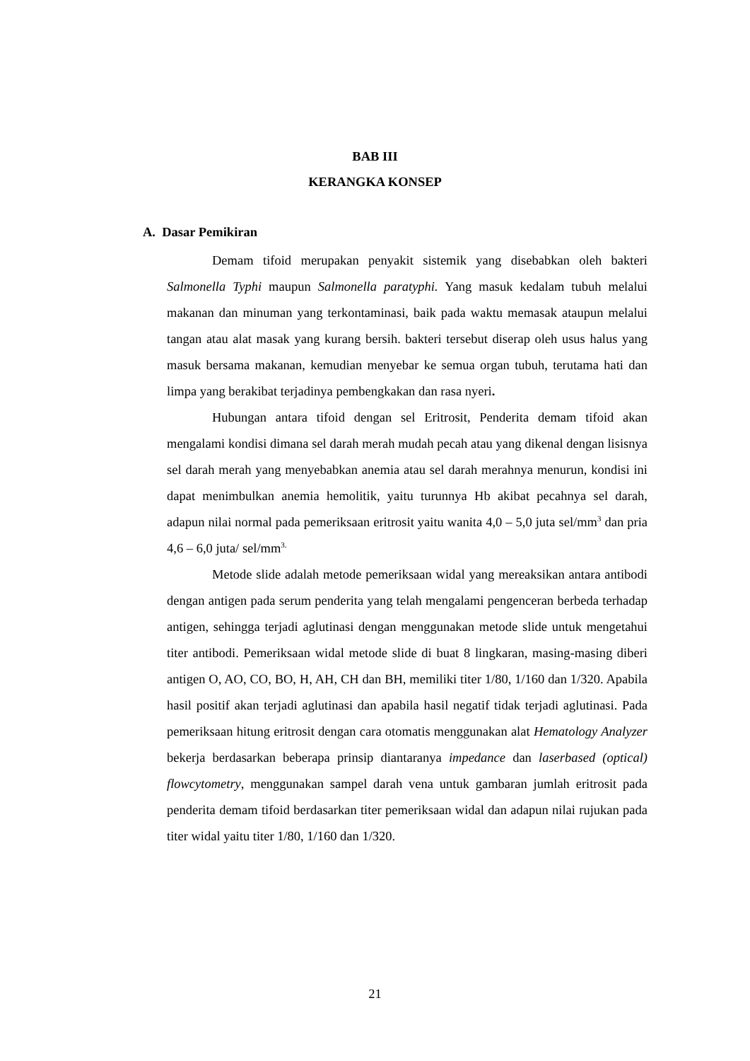BAB III
KERANGKA KONSEP
A. Dasar Pemikiran
Demam tifoid merupakan penyakit sistemik yang disebabkan oleh bakteri Salmonella Typhi maupun Salmonella paratyphi. Yang masuk kedalam tubuh melalui makanan dan minuman yang terkontaminasi, baik pada waktu memasak ataupun melalui tangan atau alat masak yang kurang bersih. bakteri tersebut diserap oleh usus halus yang masuk bersama makanan, kemudian menyebar ke semua organ tubuh, terutama hati dan limpa yang berakibat terjadinya pembengkakan dan rasa nyeri.
Hubungan antara tifoid dengan sel Eritrosit, Penderita demam tifoid akan mengalami kondisi dimana sel darah merah mudah pecah atau yang dikenal dengan lisisnya sel darah merah yang menyebabkan anemia atau sel darah merahnya menurun, kondisi ini dapat menimbulkan anemia hemolitik, yaitu turunnya Hb akibat pecahnya sel darah, adapun nilai normal pada pemeriksaan eritrosit yaitu wanita 4,0 – 5,0 juta sel/mm<sup>3</sup> dan pria 4,6 – 6,0 juta/ sel/mm<sup>3.</sup>
Metode slide adalah metode pemeriksaan widal yang mereaksikan antara antibodi dengan antigen pada serum penderita yang telah mengalami pengenceran berbeda terhadap antigen, sehingga terjadi aglutinasi dengan menggunakan metode slide untuk mengetahui titer antibodi. Pemeriksaan widal metode slide di buat 8 lingkaran, masing-masing diberi antigen O, AO, CO, BO, H, AH, CH dan BH, memiliki titer 1/80, 1/160 dan 1/320. Apabila hasil positif akan terjadi aglutinasi dan apabila hasil negatif tidak terjadi aglutinasi. Pada pemeriksaan hitung eritrosit dengan cara otomatis menggunakan alat Hematology Analyzer bekerja berdasarkan beberapa prinsip diantaranya impedance dan laserbased (optical) flowcytometry, menggunakan sampel darah vena untuk gambaran jumlah eritrosit pada penderita demam tifoid berdasarkan titer pemeriksaan widal dan adapun nilai rujukan pada titer widal yaitu titer 1/80, 1/160 dan 1/320.
21